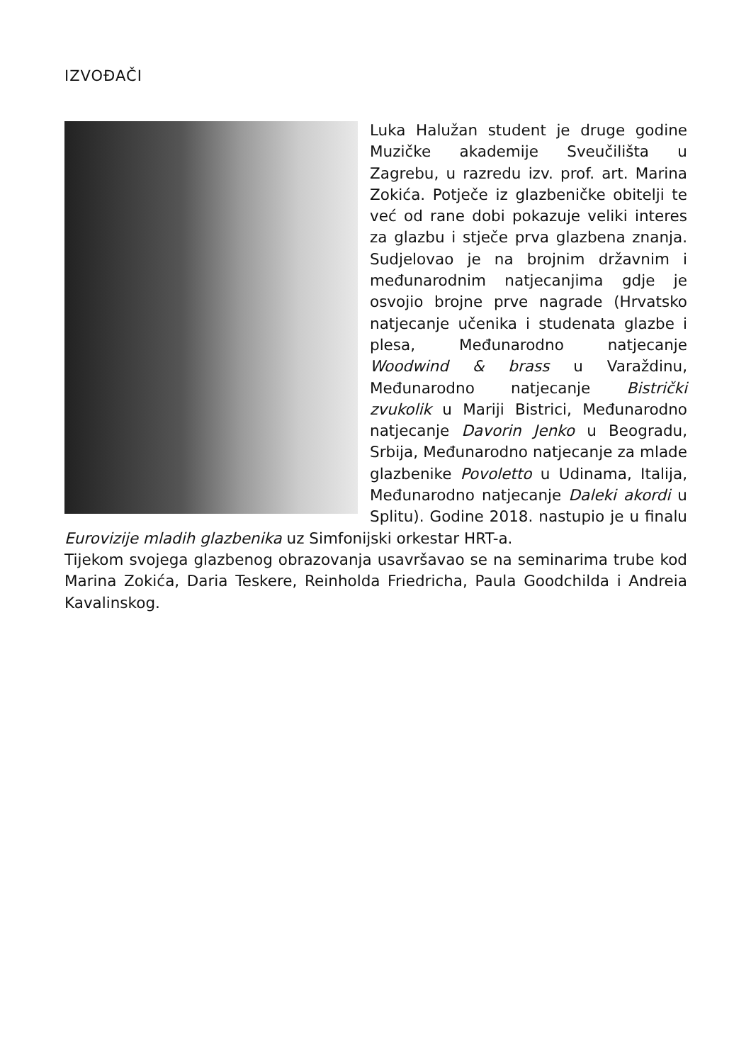IZVOĐAČI
Luka Halužan student je druge godine Muzičke akademije Sveučilišta u Zagrebu, u razredu izv. prof. art. Marina Zokića. Potječe iz glazbeničke obitelji te već od rane dobi pokazuje veliki interes za glazbu i stječe prva glazbena znanja. Sudjelovao je na brojnim državnim i međunarodnim natjecanjima gdje je osvojio brojne prve nagrade (Hrvatsko natjecanje učenika i studenata glazbe i plesa, Međunarodno natjecanje Woodwind & brass u Varaždinu, Međunarodno natjecanje Bistrički zvukolik u Mariji Bistrici, Međunarodno natjecanje Davorin Jenko u Beogradu, Srbija, Međunarodno natjecanje za mlade glazbenike Povoletto u Udinama, Italija, Međunarodno natjecanje Daleki akordi u Splitu). Godine 2018. nastupio je u finalu Eurovizije mladih glazbenika uz Simfonijski orkestar HRT-a.
Tijekom svojega glazbenog obrazovanja usavršavao se na seminarima trube kod Marina Zokića, Daria Teskere, Reinholda Friedricha, Paula Goodchilda i Andreia Kavalinskog.